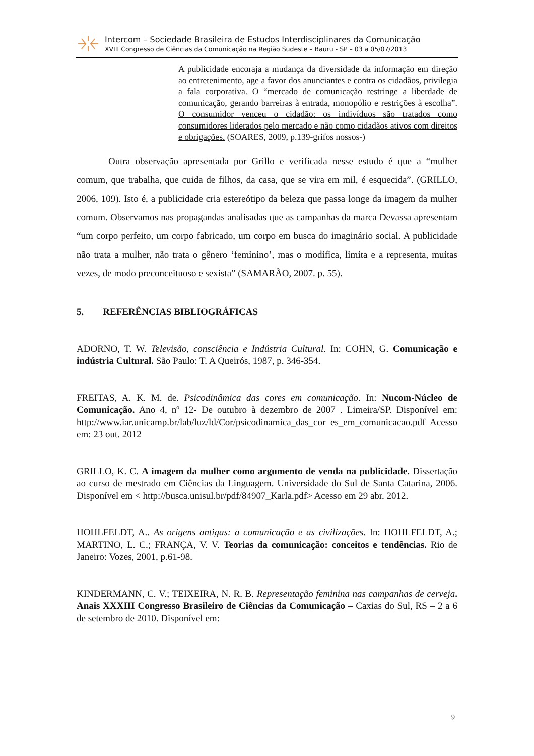Intercom – Sociedade Brasileira de Estudos Interdisciplinares da Comunicação
XVIII Congresso de Ciências da Comunicação na Região Sudeste – Bauru - SP – 03 a 05/07/2013
A publicidade encoraja a mudança da diversidade da informação em direção ao entretenimento, age a favor dos anunciantes e contra os cidadãos, privilegia a fala corporativa. O “mercado de comunicação restringe a liberdade de comunicação, gerando barreiras à entrada, monopólio e restrições à escolha”. O consumidor venceu o cidadão: os indivíduos são tratados como consumidores liderados pelo mercado e não como cidadãos ativos com direitos e obrigações. (SOARES, 2009, p.139-grifos nossos-)
Outra observação apresentada por Grillo e verificada nesse estudo é que a “mulher comum, que trabalha, que cuida de filhos, da casa, que se vira em mil, é esquecida”. (GRILLO, 2006, 109). Isto é, a publicidade cria estereótipo da beleza que passa longe da imagem da mulher comum. Observamos nas propagandas analisadas que as campanhas da marca Devassa apresentam “um corpo perfeito, um corpo fabricado, um corpo em busca do imaginário social. A publicidade não trata a mulher, não trata o gênero ‘feminino’, mas o modifica, limita e a representa, muitas vezes, de modo preconceituoso e sexista” (SAMARÃO, 2007. p. 55).
5. REFERÊNCIAS BIBLIOGRÁFICAS
ADORNO, T. W. Televisão, consciência e Indústria Cultural. In: COHN, G. Comunicação e indústria Cultural. São Paulo: T. A Queirós, 1987, p. 346-354.
FREITAS, A. K. M. de. Psicodinâmica das cores em comunicação. In: Nucom-Núcleo de Comunicação. Ano 4, nº 12- De outubro à dezembro de 2007 . Limeira/SP. Disponível em: http://www.iar.unicamp.br/lab/luz/ld/Cor/psicodinamica_das_cor es_em_comunicacao.pdf Acesso em: 23 out. 2012
GRILLO, K. C. A imagem da mulher como argumento de venda na publicidade. Dissertação ao curso de mestrado em Ciências da Linguagem. Universidade do Sul de Santa Catarina, 2006. Disponível em < http://busca.unisul.br/pdf/84907_Karla.pdf> Acesso em 29 abr. 2012.
HOHLFELDT, A.. As origens antigas: a comunicação e as civilizações. In: HOHLFELDT, A.; MARTINO, L. C.; FRANÇA, V. V. Teorias da comunicação: conceitos e tendências. Rio de Janeiro: Vozes, 2001, p.61-98.
KINDERMANN, C. V.; TEIXEIRA, N. R. B. Representação feminina nas campanhas de cerveja. Anais XXXIII Congresso Brasileiro de Ciências da Comunicação – Caxias do Sul, RS – 2 a 6 de setembro de 2010. Disponível em:
9